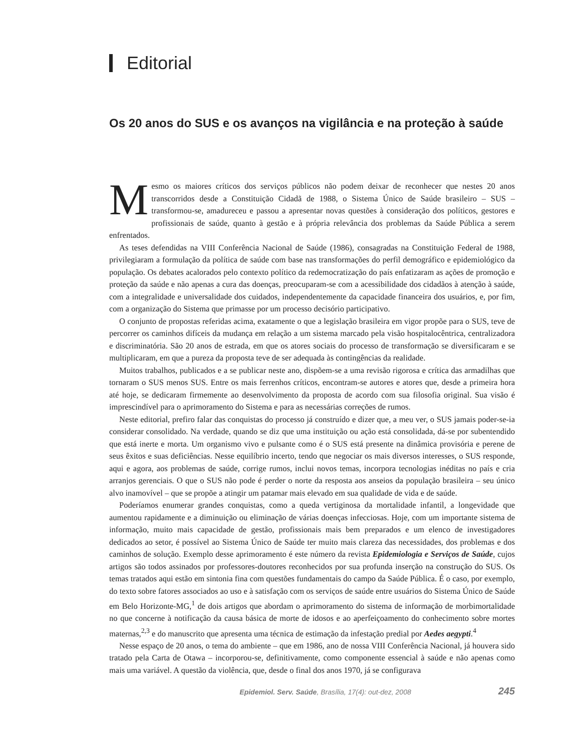Editorial
Os 20 anos do SUS e os avanços na vigilância e na proteção à saúde
Mesmo os maiores críticos dos serviços públicos não podem deixar de reconhecer que nestes 20 anos transcorridos desde a Constituição Cidadã de 1988, o Sistema Único de Saúde brasileiro – SUS – transformou-se, amadureceu e passou a apresentar novas questões à consideração dos políticos, gestores e profissionais de saúde, quanto à gestão e à própria relevância dos problemas da Saúde Pública a serem enfrentados.
As teses defendidas na VIII Conferência Nacional de Saúde (1986), consagradas na Constituição Federal de 1988, privilegiaram a formulação da política de saúde com base nas transformações do perfil demográfico e epidemiológico da população. Os debates acalorados pelo contexto político da redemocratização do país enfatizaram as ações de promoção e proteção da saúde e não apenas a cura das doenças, preocuparam-se com a acessibilidade dos cidadãos à atenção à saúde, com a integralidade e universalidade dos cuidados, independentemente da capacidade financeira dos usuários, e, por fim, com a organização do Sistema que primasse por um processo decisório participativo.
O conjunto de propostas referidas acima, exatamente o que a legislação brasileira em vigor propõe para o SUS, teve de percorrer os caminhos difíceis da mudança em relação a um sistema marcado pela visão hospitalocêntrica, centralizadora e discriminatória. São 20 anos de estrada, em que os atores sociais do processo de transformação se diversificaram e se multiplicaram, em que a pureza da proposta teve de ser adequada às contingências da realidade.
Muitos trabalhos, publicados e a se publicar neste ano, dispõem-se a uma revisão rigorosa e crítica das armadilhas que tornaram o SUS menos SUS. Entre os mais ferrenhos críticos, encontram-se autores e atores que, desde a primeira hora até hoje, se dedicaram firmemente ao desenvolvimento da proposta de acordo com sua filosofia original. Sua visão é imprescindível para o aprimoramento do Sistema e para as necessárias correções de rumos.
Neste editorial, prefiro falar das conquistas do processo já construído e dizer que, a meu ver, o SUS jamais poder-se-ia considerar consolidado. Na verdade, quando se diz que uma instituição ou ação está consolidada, dá-se por subentendido que está inerte e morta. Um organismo vivo e pulsante como é o SUS está presente na dinâmica provisória e perene de seus êxitos e suas deficiências. Nesse equilíbrio incerto, tendo que negociar os mais diversos interesses, o SUS responde, aqui e agora, aos problemas de saúde, corrige rumos, inclui novos temas, incorpora tecnologias inéditas no país e cria arranjos gerenciais. O que o SUS não pode é perder o norte da resposta aos anseios da população brasileira – seu único alvo inamovível – que se propõe a atingir um patamar mais elevado em sua qualidade de vida e de saúde.
Poderíamos enumerar grandes conquistas, como a queda vertiginosa da mortalidade infantil, a longevidade que aumentou rapidamente e a diminuição ou eliminação de várias doenças infecciosas. Hoje, com um importante sistema de informação, muito mais capacidade de gestão, profissionais mais bem preparados e um elenco de investigadores dedicados ao setor, é possível ao Sistema Único de Saúde ter muito mais clareza das necessidades, dos problemas e dos caminhos de solução. Exemplo desse aprimoramento é este número da revista Epidemiologia e Serviços de Saúde, cujos artigos são todos assinados por professores-doutores reconhecidos por sua profunda inserção na construção do SUS. Os temas tratados aqui estão em sintonia fina com questões fundamentais do campo da Saúde Pública. É o caso, por exemplo, do texto sobre fatores associados ao uso e à satisfação com os serviços de saúde entre usuários do Sistema Único de Saúde em Belo Horizonte-MG,<sup>1</sup> de dois artigos que abordam o aprimoramento do sistema de informação de morbimortalidade no que concerne à notificação da causa básica de morte de idosos e ao aperfeiçoamento do conhecimento sobre mortes maternas,<sup>2,3</sup> e do manuscrito que apresenta uma técnica de estimação da infestação predial por Aedes aegypti.<sup>4</sup>
Nesse espaço de 20 anos, o tema do ambiente – que em 1986, ano de nossa VIII Conferência Nacional, já houvera sido tratado pela Carta de Otawa – incorporou-se, definitivamente, como componente essencial à saúde e não apenas como mais uma variável. A questão da violência, que, desde o final dos anos 1970, já se configurava
Epidemiol. Serv. Saúde, Brasília, 17(4): out-dez, 2008 245